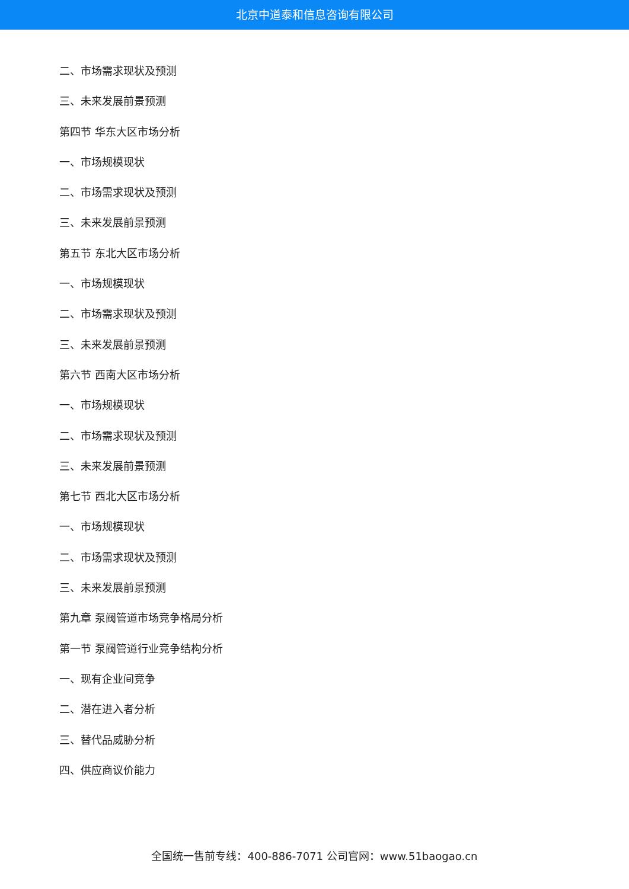北京中道泰和信息咨询有限公司
二、市场需求现状及预测
三、未来发展前景预测
第四节 华东大区市场分析
一、市场规模现状
二、市场需求现状及预测
三、未来发展前景预测
第五节 东北大区市场分析
一、市场规模现状
二、市场需求现状及预测
三、未来发展前景预测
第六节 西南大区市场分析
一、市场规模现状
二、市场需求现状及预测
三、未来发展前景预测
第七节 西北大区市场分析
一、市场规模现状
二、市场需求现状及预测
三、未来发展前景预测
第九章 泵阀管道市场竞争格局分析
第一节 泵阀管道行业竞争结构分析
一、现有企业间竞争
二、潜在进入者分析
三、替代品威胁分析
四、供应商议价能力
全国统一售前专线：400-886-7071 公司官网：www.51baogao.cn